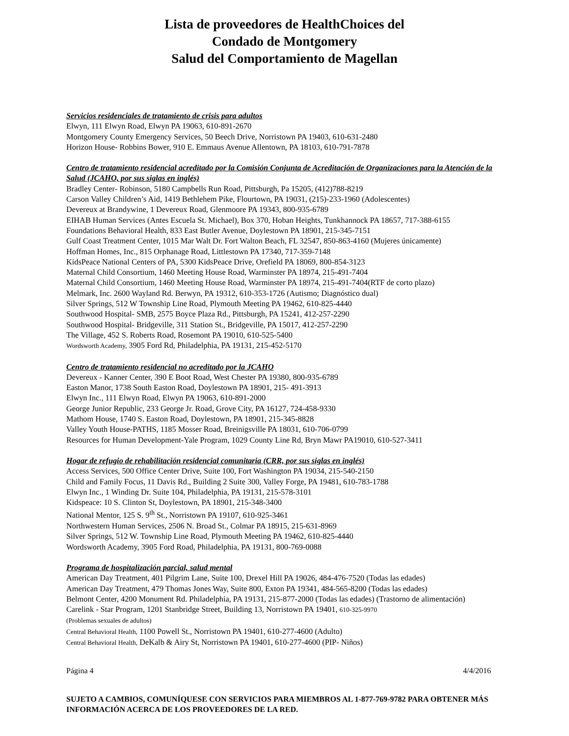Lista de proveedores de HealthChoices del
Condado de Montgomery
Salud del Comportamiento de Magellan
Servicios residenciales de tratamiento de crisis para adultos
Elwyn, 111 Elwyn Road, Elwyn PA 19063, 610-891-2670
Montgomery County Emergency Services, 50 Beech Drive, Norristown PA 19403, 610-631-2480
Horizon House- Robbins Bower, 910 E. Emmaus Avenue Allentown, PA 18103, 610-791-7878
Centro de tratamiento residencial acreditado por la Comisión Conjunta de Acreditación de Organizaciones para la Atención de la Salud (JCAHO, por sus siglas en inglés)
Bradley Center- Robinson, 5180 Campbells Run Road, Pittsburgh, Pa 15205, (412)788-8219
Carson Valley Children’s Aid, 1419 Bethlehem Pike, Flourtown, PA 19031, (215)-233-1960 (Adolescentes)
Devereux at Brandywine, 1 Devereux Road, Glenmoore PA 19343, 800-935-6789
EIHAB Human Services (Antes Escuela St. Michael), Box 370, Hoban Heights, Tunkhannock PA 18657, 717-388-6155
Foundations Behavioral Health, 833 East Butler Avenue, Doylestown PA 18901, 215-345-7151
Gulf Coast Treatment Center, 1015 Mar Walt Dr. Fort Walton Beach, FL 32547, 850-863-4160 (Mujeres únicamente)
Hoffman Homes, Inc., 815 Orphanage Road, Littlestown PA 17340, 717-359-7148
KidsPeace National Centers of PA, 5300 KidsPeace Drive, Orefield PA 18069, 800-854-3123
Maternal Child Consortium, 1460 Meeting House Road, Warminster PA 18974, 215-491-7404
Maternal Child Consortium, 1460 Meeting House Road, Warminster PA 18974, 215-491-7404(RTF de corto plazo)
Melmark, Inc. 2600 Wayland Rd. Berwyn, PA 19312, 610-353-1726 (Autismo; Diagnóstico dual)
Silver Springs, 512 W Township Line Road, Plymouth Meeting PA 19462, 610-825-4440
Southwood Hospital- SMB, 2575 Boyce Plaza Rd., Pittsburgh, PA 15241, 412-257-2290
Southwood Hospital- Bridgeville, 311 Station St., Bridgeville, PA 15017, 412-257-2290
The Village, 452 S. Roberts Road, Rosemont PA 19010, 610-525-5400
Wordsworth Academy, 3905 Ford Rd, Philadelphia, PA 19131, 215-452-5170
Centro de tratamiento residencial no acreditado por la JCAHO
Devereux - Kanner Center, 390 E Boot Road, West Chester PA 19380, 800-935-6789
Easton Manor, 1738 South Easton Road, Doylestown PA 18901, 215- 491-3913
Elwyn Inc., 111 Elwyn Road, Elwyn PA 19063, 610-891-2000
George Junior Republic, 233 George Jr. Road, Grove City, PA 16127, 724-458-9330
Mathom House, 1740 S. Easton Road, Doylestown, PA 18901, 215-345-8828
Valley Youth House-PATHS, 1185 Mosser Road, Breinigsville PA 18031, 610-706-0799
Resources for Human Development-Yale Program, 1029 County Line Rd, Bryn Mawr PA19010, 610-527-3411
Hogar de refugio de rehabilitación residencial comunitaria (CRR, por sus siglas en inglés)
Access Services, 500 Office Center Drive, Suite 100, Fort Washington PA 19034, 215-540-2150
Child and Family Focus, 11 Davis Rd., Building 2 Suite 300, Valley Forge, PA 19481, 610-783-1788
Elwyn Inc., 1 Winding Dr. Suite 104, Philadelphia, PA 19131, 215-578-3101
Kidspeace: 10 S. Clinton St, Doylestown, PA 18901, 215-348-3400
National Mentor, 125 S. 9<sup>th</sup> St., Norristown PA 19107, 610-925-3461
Northwestern Human Services, 2506 N. Broad St., Colmar PA 18915, 215-631-8969
Silver Springs, 512 W. Township Line Road, Plymouth Meeting PA 19462, 610-825-4440
Wordsworth Academy, 3905 Ford Road, Philadelphia, PA 19131, 800-769-0088
Programa de hospitalización parcial, salud mental
American Day Treatment, 401 Pilgrim Lane, Suite 100, Drexel Hill PA 19026, 484-476-7520 (Todas las edades)
American Day Treatment, 479 Thomas Jones Way, Suite 800, Exton PA 19341, 484-565-8200 (Todas las edades)
Belmont Center, 4200 Monument Rd. Philadelphia, PA 19131, 215-877-2000 (Todas las edades) (Trastorno de alimentación)
Carelink - Star Program, 1201 Stanbridge Street, Building 13, Norristown PA 19401, 610-325-9970
(Problemas sexuales de adultos)
Central Behavioral Health, 1100 Powell St., Norristown PA 19401, 610-277-4600 (Adulto)
Central Behavioral Health, DeKalb & Airy St, Norristown PA 19401, 610-277-4600 (PIP- Niños)
Página 4 4/4/2016
SUJETO A CAMBIOS, COMUNÍQUESE CON SERVICIOS PARA MIEMBROS AL 1-877-769-9782 PARA OBTENER MÁS INFORMACIÓN ACERCA DE LOS PROVEEDORES DE LA RED.